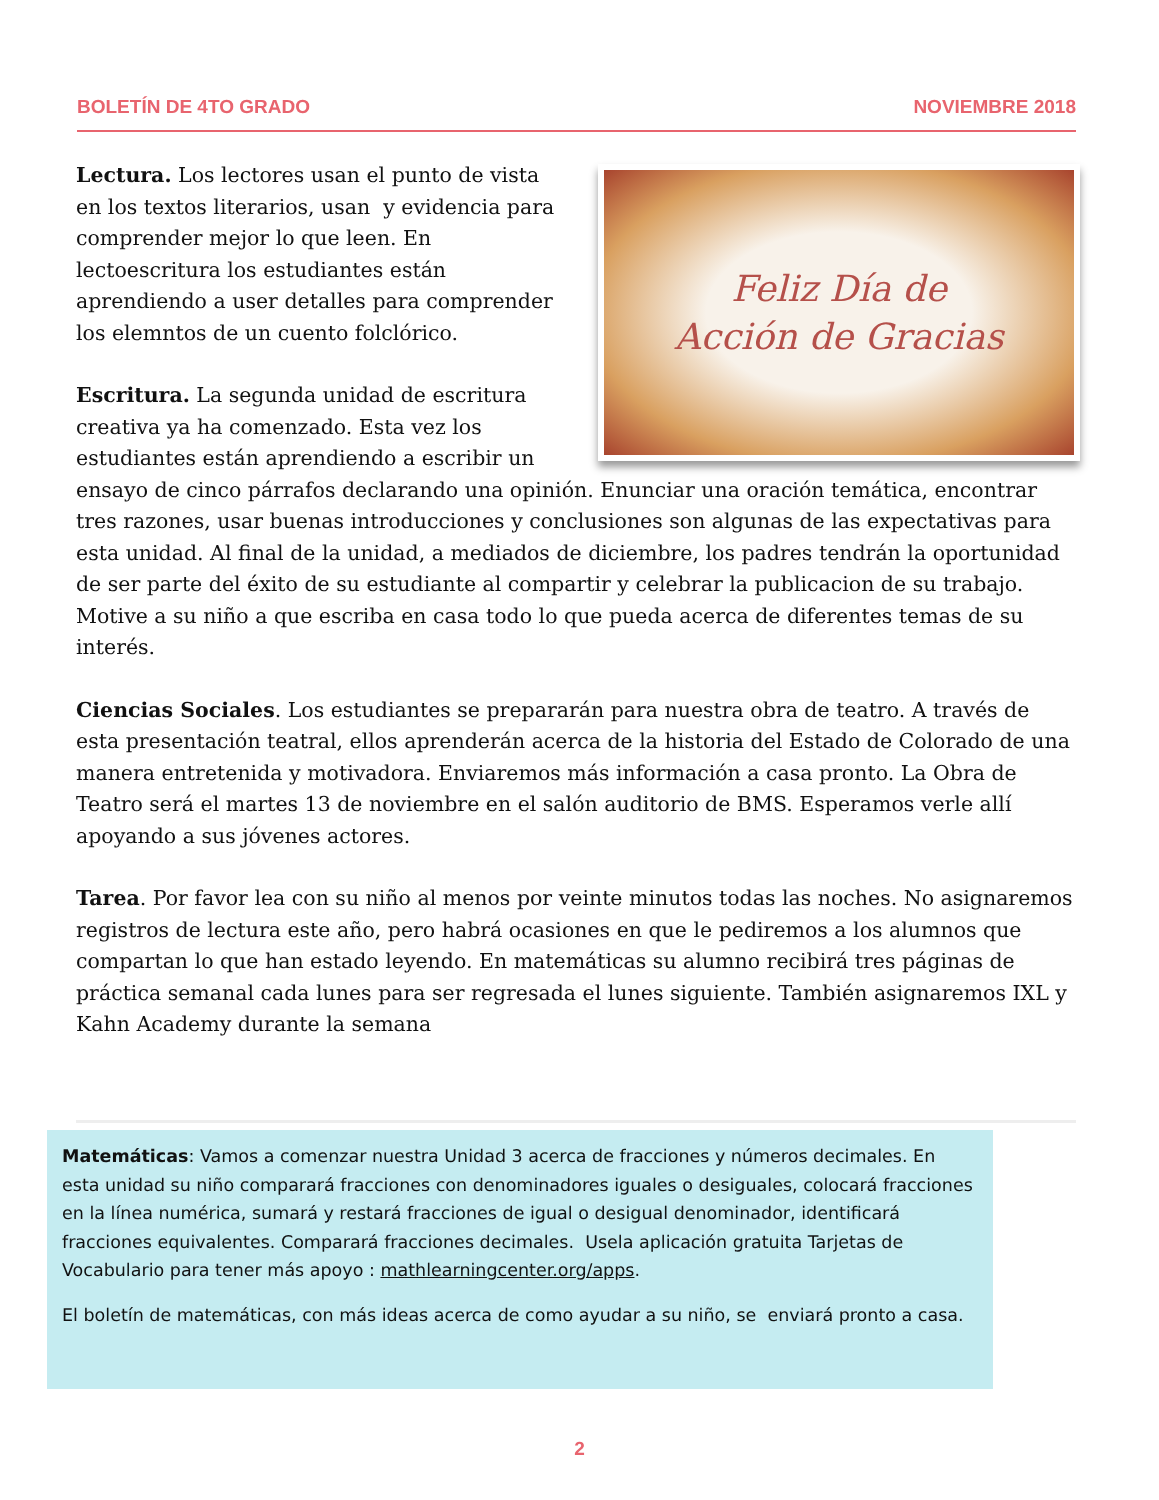BOLETÍN DE 4TO GRADO NOVIEMBRE 2018
Feliz Día de
Acción de Gracias
Lectura. Los lectores usan el punto de vista en los textos literarios, usan y evidencia para comprender mejor lo que leen. En lectoescritura los estudiantes están aprendiendo a user detalles para comprender los elemntos de un cuento folclórico.
Escritura. La segunda unidad de escritura creativa ya ha comenzado. Esta vez los estudiantes están aprendiendo a escribir un ensayo de cinco párrafos declarando una opinión. Enunciar una oración temática, encontrar tres razones, usar buenas introducciones y conclusiones son algunas de las expectativas para esta unidad. Al final de la unidad, a mediados de diciembre, los padres tendrán la oportunidad de ser parte del éxito de su estudiante al compartir y celebrar la publicacion de su trabajo. Motive a su niño a que escriba en casa todo lo que pueda acerca de diferentes temas de su interés.
Ciencias Sociales. Los estudiantes se prepararán para nuestra obra de teatro. A través de esta presentación teatral, ellos aprenderán acerca de la historia del Estado de Colorado de una manera entretenida y motivadora. Enviaremos más información a casa pronto. La Obra de Teatro será el martes 13 de noviembre en el salón auditorio de BMS. Esperamos verle allí apoyando a sus jóvenes actores.
Tarea. Por favor lea con su niño al menos por veinte minutos todas las noches. No asignaremos registros de lectura este año, pero habrá ocasiones en que le pediremos a los alumnos que compartan lo que han estado leyendo. En matemáticas su alumno recibirá tres páginas de práctica semanal cada lunes para ser regresada el lunes siguiente. También asignaremos IXL y Kahn Academy durante la semana
Matemáticas: Vamos a comenzar nuestra Unidad 3 acerca de fracciones y números decimales. En esta unidad su niño comparará fracciones con denominadores iguales o desiguales, colocará fracciones en la línea numérica, sumará y restará fracciones de igual o desigual denominador, identificará fracciones equivalentes. Comparará fracciones decimales. Usela aplicación gratuita Tarjetas de Vocabulario para tener más apoyo : mathlearningcenter.org/apps.
El boletín de matemáticas, con más ideas acerca de como ayudar a su niño, se enviará pronto a casa.
2